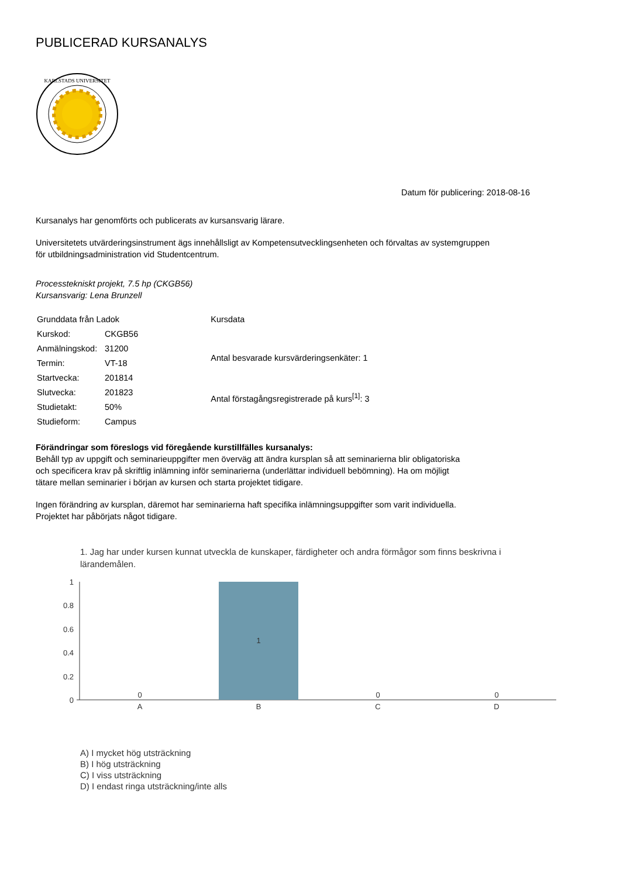PUBLICERAD KURSANALYS
KARLSTADS UNIVERSITET
Datum för publicering: 2018-08-16
Kursanalys har genomförts och publicerats av kursansvarig lärare.
Universitetets utvärderingsinstrument ägs innehållsligt av Kompetensutvecklingsenheten och förvaltas av systemgruppen
för utbildningsadministration vid Studentcentrum.
Processtekniskt projekt, 7.5 hp (CKGB56)
Kursansvarig: Lena Brunzell
| Grunddata från Ladok | |
| Kurskod: | CKGB56 |
| Anmälningskod: | 31200 |
| Termin: | VT-18 |
| Startvecka: | 201814 |
| Slutvecka: | 201823 |
| Studietakt: | 50% |
| Studieform: | Campus |
| Kursdata |
| Antal besvarade kursvärderingsenkäter: 1 |
| Antal förstagångsregistrerade på kurs<sup>[1]</sup>: 3 |
Förändringar som föreslogs vid föregående kurstillfälles kursanalys:
Behåll typ av uppgift och seminarieuppgifter men överväg att ändra kursplan så att seminarierna blir obligatoriska
och specificera krav på skriftlig inlämning inför seminarierna (underlättar individuell bebömning). Ha om möjligt
tätare mellan seminarier i början av kursen och starta projektet tidigare.
Ingen förändring av kursplan, däremot har seminarierna haft specifika inlämningsuppgifter som varit individuella.
Projektet har påbörjats något tidigare.
1. Jag har under kursen kunnat utveckla de kunskaper, färdigheter och andra förmågor som finns beskrivna i lärandemålen.
1
0.8
0.6
0.4
0.2
0
1
0
0
0
A
B
C
D
A) I mycket hög utsträckning
B) I hög utsträckning
C) I viss utsträckning
D) I endast ringa utsträckning/inte alls